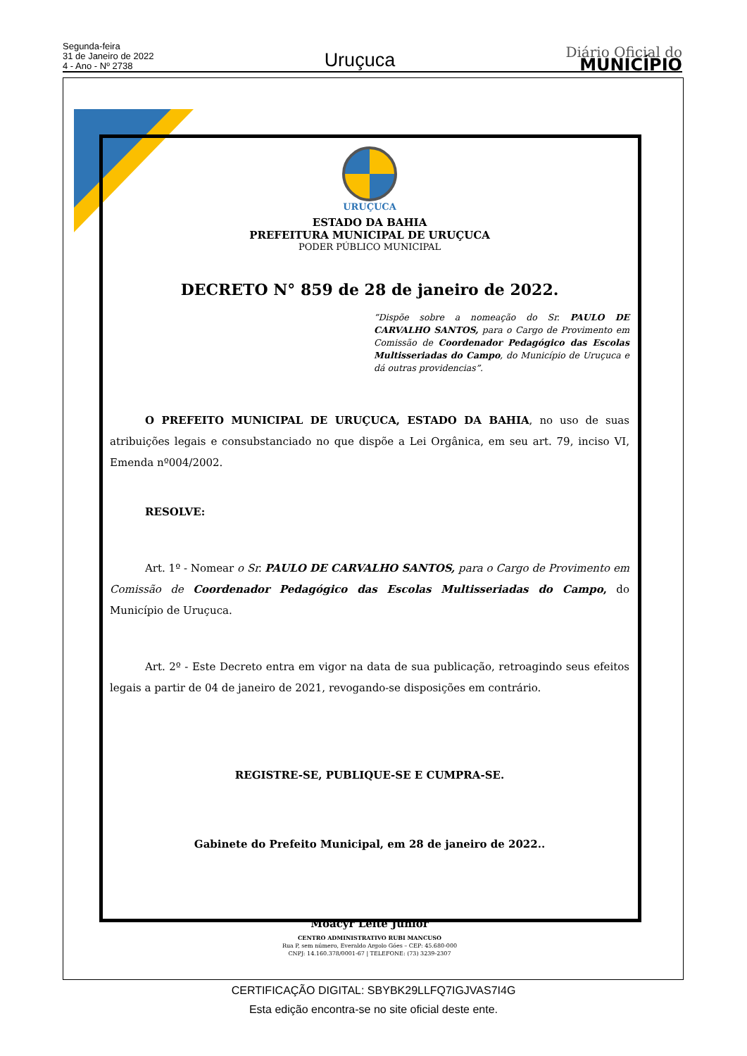Segunda-feira
31 de Janeiro de 2022
4 - Ano - Nº 2738
Uruçuca
Diário Oficial do
MUNICÍPIO
URUÇUCA
ESTADO DA BAHIA
PREFEITURA MUNICIPAL DE URUÇUCA
PODER PÚBLICO MUNICIPAL
DECRETO N° 859 de 28 de janeiro de 2022.
“Dispõe sobre a nomeação do Sr. PAULO DE CARVALHO SANTOS, para o Cargo de Provimento em Comissão de Coordenador Pedagógico das Escolas Multisseriadas do Campo, do Município de Uruçuca e dá outras providencias”.
O PREFEITO MUNICIPAL DE URUÇUCA, ESTADO DA BAHIA, no uso de suas atribuições legais e consubstanciado no que dispõe a Lei Orgânica, em seu art. 79, inciso VI, Emenda nº004/2002.
RESOLVE:
Art. 1º - Nomear o Sr. PAULO DE CARVALHO SANTOS, para o Cargo de Provimento em Comissão de Coordenador Pedagógico das Escolas Multisseriadas do Campo, do Município de Uruçuca.
Art. 2º - Este Decreto entra em vigor na data de sua publicação, retroagindo seus efeitos legais a partir de 04 de janeiro de 2021, revogando-se disposições em contrário.
REGISTRE-SE, PUBLIQUE-SE E CUMPRA-SE.
Gabinete do Prefeito Municipal, em 28 de janeiro de 2022..
Moacyr Leite Júnior
CENTRO ADMINISTRATIVO RUBI MANCUSO
Rua P, sem número, Everaldo Argolo Góes – CEP: 45.680-000
CNPJ: 14.160.378/0001-67 | TELEFONE: (73) 3239-2307
CERTIFICAÇÃO DIGITAL: SBYBK29LLFQ7IGJVAS7I4G
Esta edição encontra-se no site oficial deste ente.